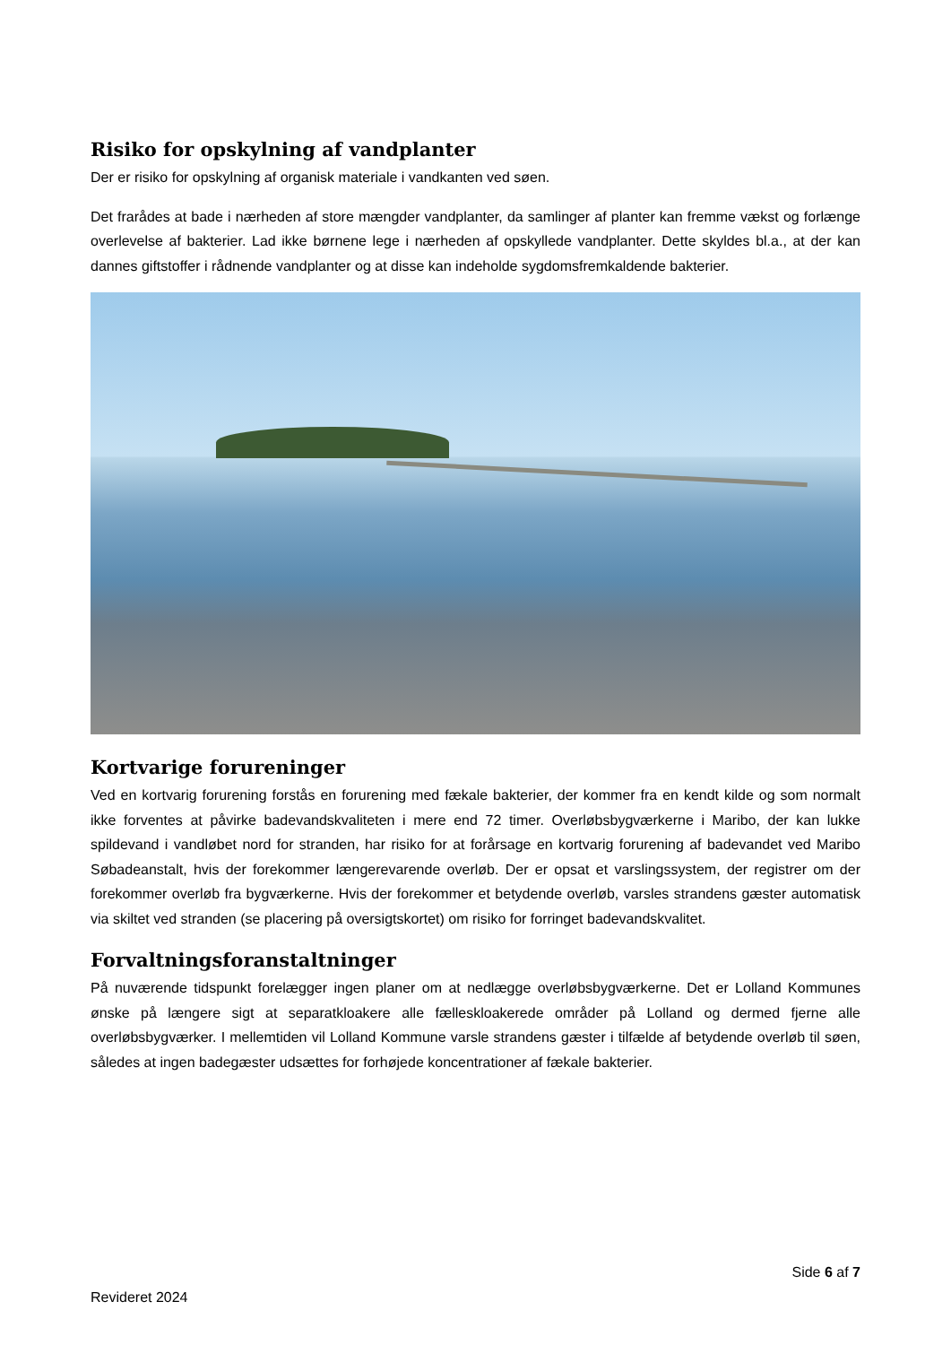Risiko for opskylning af vandplanter
Der er risiko for opskylning af organisk materiale i vandkanten ved søen.
Det frarådes at bade i nærheden af store mængder vandplanter, da samlinger af planter kan fremme vækst og forlænge overlevelse af bakterier. Lad ikke børnene lege i nærheden af opskyllede vandplanter. Dette skyldes bl.a., at der kan dannes giftstoffer i rådnende vandplanter og at disse kan indeholde sygdomsfremkaldende bakterier.
Kortvarige forureninger
Ved en kortvarig forurening forstås en forurening med fækale bakterier, der kommer fra en kendt kilde og som normalt ikke forventes at påvirke badevandskvaliteten i mere end 72 timer. Overløbsbygværkerne i Maribo, der kan lukke spildevand i vandløbet nord for stranden, har risiko for at forårsage en kortvarig forurening af badevandet ved Maribo Søbadeanstalt, hvis der forekommer længerevarende overløb. Der er opsat et varslingssystem, der registrer om der forekommer overløb fra bygværkerne. Hvis der forekommer et betydende overløb, varsles strandens gæster automatisk via skiltet ved stranden (se placering på oversigtskortet) om risiko for forringet badevandskvalitet.
Forvaltningsforanstaltninger
På nuværende tidspunkt forelægger ingen planer om at nedlægge overløbsbygværkerne. Det er Lolland Kommunes ønske på længere sigt at separatkloakere alle fælleskloakerede områder på Lolland og dermed fjerne alle overløbsbygværker. I mellemtiden vil Lolland Kommune varsle strandens gæster i tilfælde af betydende overløb til søen, således at ingen badegæster udsættes for forhøjede koncentrationer af fækale bakterier.
Side 6 af 7
Revideret 2024